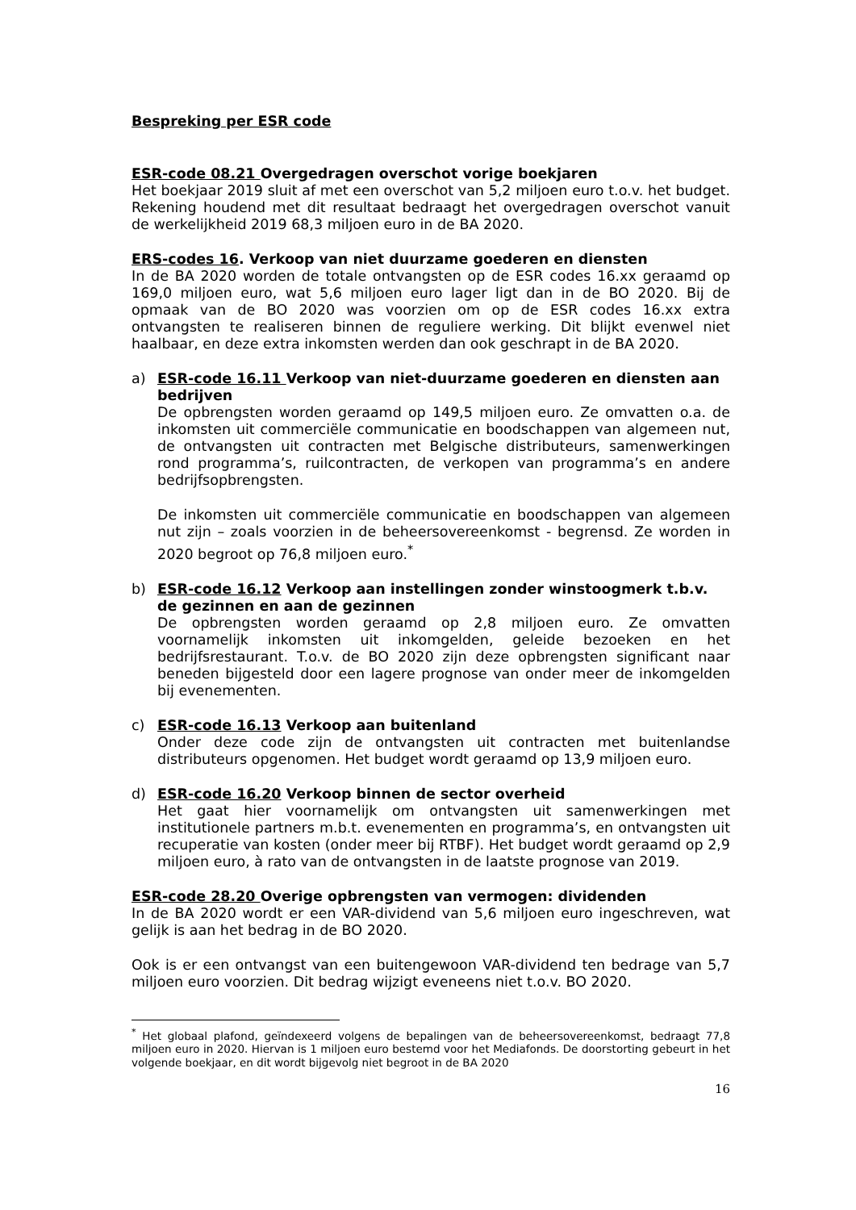Bespreking per ESR code
ESR-code 08.21 Overgedragen overschot vorige boekjaren
Het boekjaar 2019 sluit af met een overschot van 5,2 miljoen euro t.o.v. het budget. Rekening houdend met dit resultaat bedraagt het overgedragen overschot vanuit de werkelijkheid 2019 68,3 miljoen euro in de BA 2020.
ERS-codes 16. Verkoop van niet duurzame goederen en diensten
In de BA 2020 worden de totale ontvangsten op de ESR codes 16.xx geraamd op 169,0 miljoen euro, wat 5,6 miljoen euro lager ligt dan in de BO 2020. Bij de opmaak van de BO 2020 was voorzien om op de ESR codes 16.xx extra ontvangsten te realiseren binnen de reguliere werking. Dit blijkt evenwel niet haalbaar, en deze extra inkomsten werden dan ook geschrapt in de BA 2020.
a) ESR-code 16.11 Verkoop van niet-duurzame goederen en diensten aan bedrijven
De opbrengsten worden geraamd op 149,5 miljoen euro. Ze omvatten o.a. de inkomsten uit commerciële communicatie en boodschappen van algemeen nut, de ontvangsten uit contracten met Belgische distributeurs, samenwerkingen rond programma’s, ruilcontracten, de verkopen van programma’s en andere bedrijfsopbrengsten.
De inkomsten uit commerciële communicatie en boodschappen van algemeen nut zijn – zoals voorzien in de beheersovereenkomst - begrensd. Ze worden in 2020 begroot op 76,8 miljoen euro.<sup>*</sup>
b) ESR-code 16.12 Verkoop aan instellingen zonder winstoogmerk t.b.v. de gezinnen en aan de gezinnen
De opbrengsten worden geraamd op 2,8 miljoen euro. Ze omvatten voornamelijk inkomsten uit inkomgelden, geleide bezoeken en het bedrijfsrestaurant. T.o.v. de BO 2020 zijn deze opbrengsten significant naar beneden bijgesteld door een lagere prognose van onder meer de inkomgelden bij evenementen.
c) ESR-code 16.13 Verkoop aan buitenland
Onder deze code zijn de ontvangsten uit contracten met buitenlandse distributeurs opgenomen. Het budget wordt geraamd op 13,9 miljoen euro.
d) ESR-code 16.20 Verkoop binnen de sector overheid
Het gaat hier voornamelijk om ontvangsten uit samenwerkingen met institutionele partners m.b.t. evenementen en programma’s, en ontvangsten uit recuperatie van kosten (onder meer bij RTBF). Het budget wordt geraamd op 2,9 miljoen euro, à rato van de ontvangsten in de laatste prognose van 2019.
ESR-code 28.20 Overige opbrengsten van vermogen: dividenden
In de BA 2020 wordt er een VAR-dividend van 5,6 miljoen euro ingeschreven, wat gelijk is aan het bedrag in de BO 2020.
Ook is er een ontvangst van een buitengewoon VAR-dividend ten bedrage van 5,7 miljoen euro voorzien. Dit bedrag wijzigt eveneens niet t.o.v. BO 2020.
<sup>*</sup> Het globaal plafond, geïndexeerd volgens de bepalingen van de beheersovereenkomst, bedraagt 77,8 miljoen euro in 2020. Hiervan is 1 miljoen euro bestemd voor het Mediafonds. De doorstorting gebeurt in het volgende boekjaar, en dit wordt bijgevolg niet begroot in de BA 2020
16